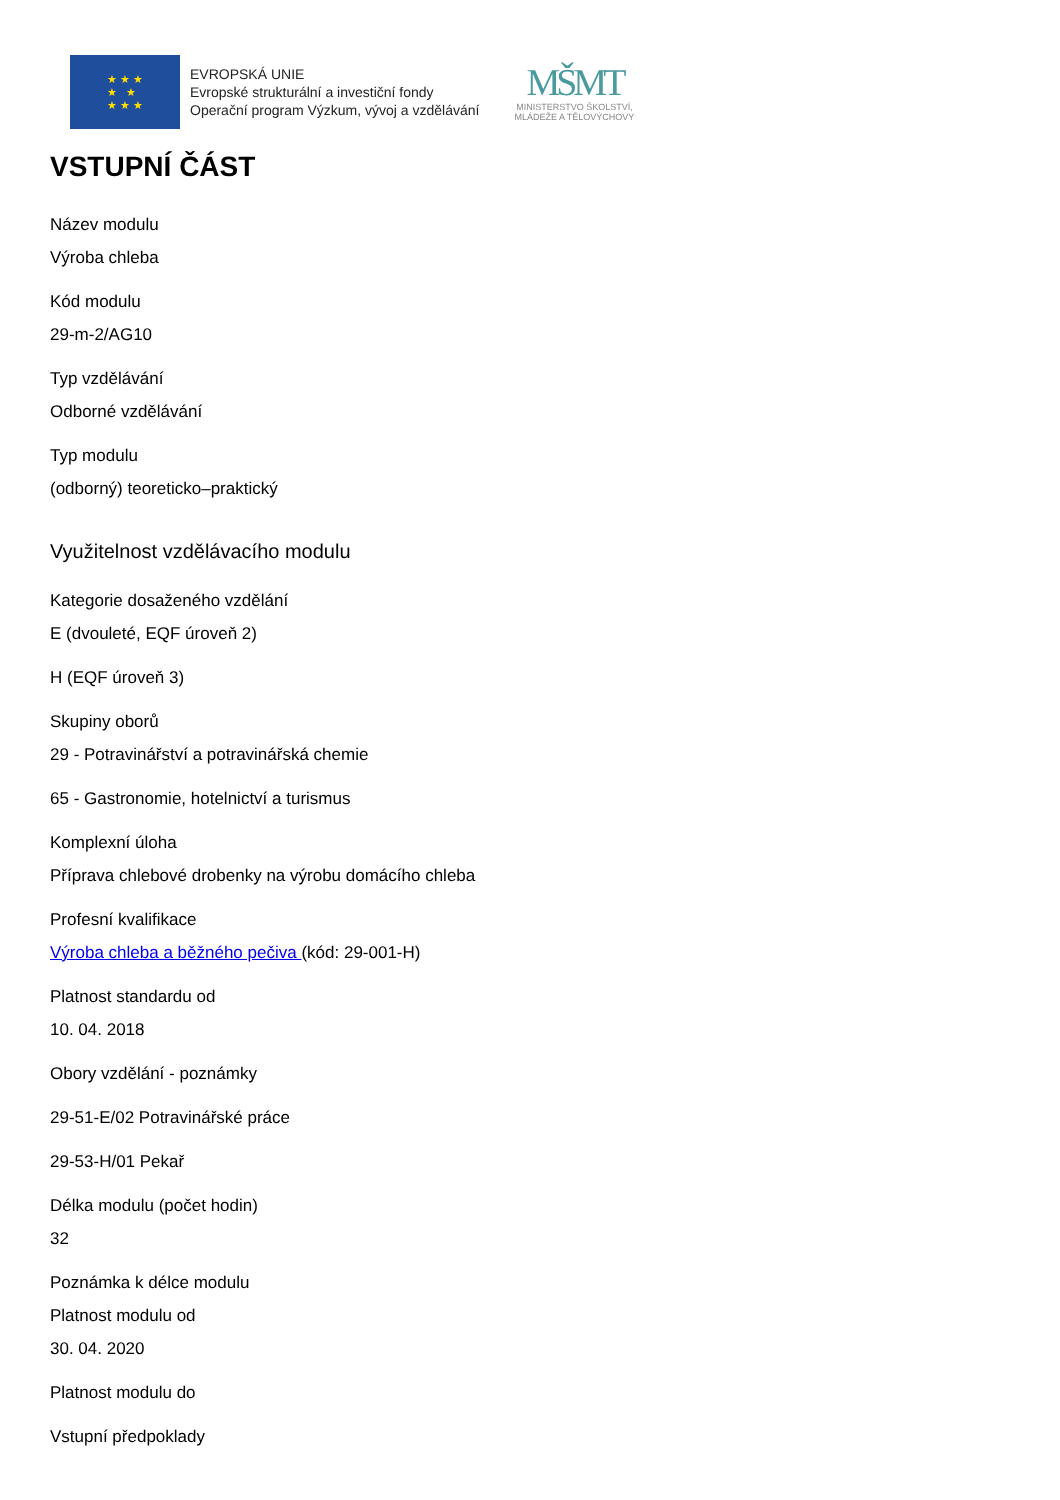★ ★ ★
★ ★
★ ★ ★
EVROPSKÁ UNIE
Evropské strukturální a investiční fondy
Operační program Výzkum, vývoj a vzdělávání
MŠMT
MINISTERSTVO ŠKOLSTVÍ,
MLÁDEŽE A TĚLOVÝCHOVY
VSTUPNÍ ČÁST
Název modulu
Výroba chleba
Kód modulu
29-m-2/AG10
Typ vzdělávání
Odborné vzdělávání
Typ modulu
(odborný) teoreticko–praktický
Využitelnost vzdělávacího modulu
Kategorie dosaženého vzdělání
E (dvouleté, EQF úroveň 2)
H (EQF úroveň 3)
Skupiny oborů
29 - Potravinářství a potravinářská chemie
65 - Gastronomie, hotelnictví a turismus
Komplexní úloha
Příprava chlebové drobenky na výrobu domácího chleba
Profesní kvalifikace
Výroba chleba a běžného pečiva (kód: 29-001-H)
Platnost standardu od
10. 04. 2018
Obory vzdělání - poznámky
29-51-E/02 Potravinářské práce
29-53-H/01 Pekař
Délka modulu (počet hodin)
32
Poznámka k délce modulu
Platnost modulu od
30. 04. 2020
Platnost modulu do
Vstupní předpoklady